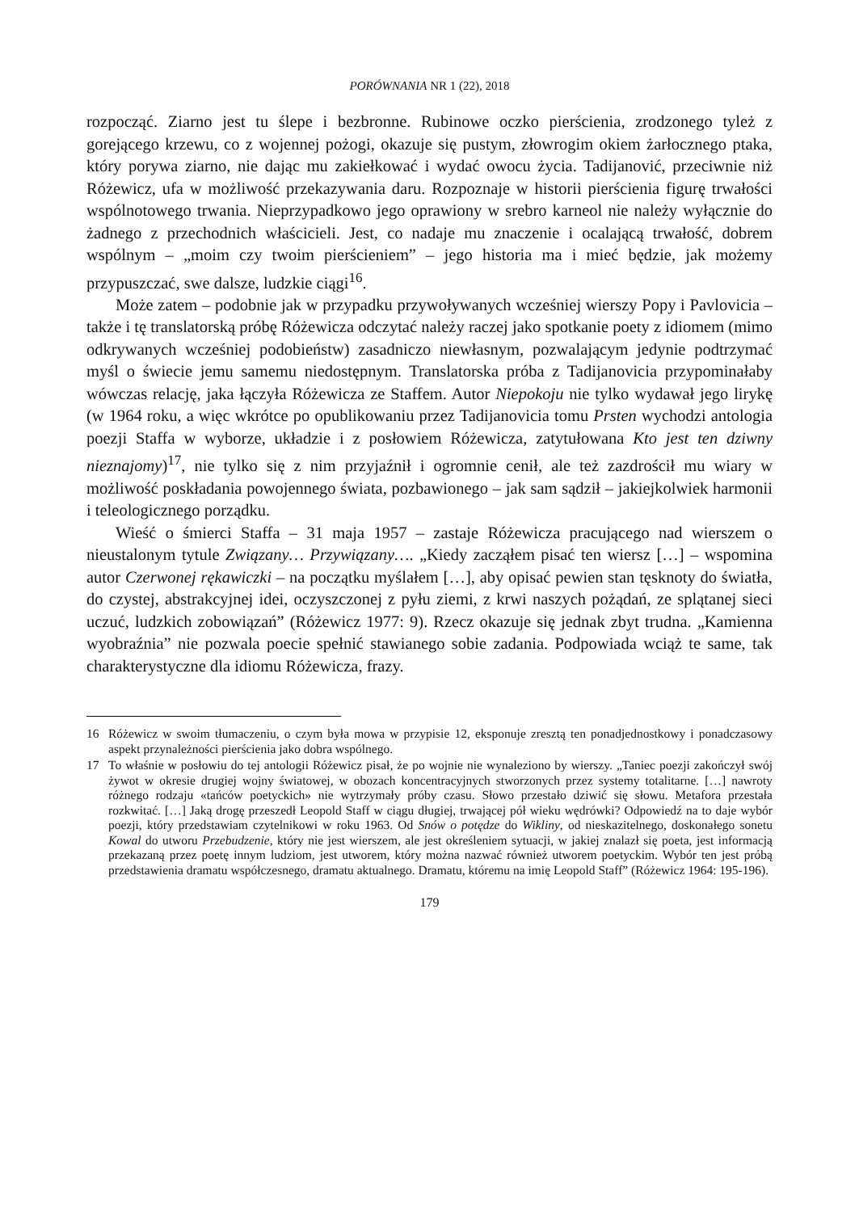PORÓWNANIA NR 1 (22), 2018
rozpocząć. Ziarno jest tu ślepe i bezbronne. Rubinowe oczko pierścienia, zrodzonego tyleż z gorejącego krzewu, co z wojennej pożogi, okazuje się pustym, złowrogim okiem żarłocznego ptaka, który porywa ziarno, nie dając mu zakiełkować i wydać owocu życia. Tadijanović, przeciwnie niż Różewicz, ufa w możliwość przekazywania daru. Rozpoznaje w historii pierścienia figurę trwałości wspólnotowego trwania. Nieprzypadkowo jego oprawiony w srebro karneol nie należy wyłącznie do żadnego z przechodnich właścicieli. Jest, co nadaje mu znaczenie i ocalającą trwałość, dobrem wspólnym – „moim czy twoim pierścieniem” – jego historia ma i mieć będzie, jak możemy przypuszczać, swe dalsze, ludzkie ciągi<sup>16</sup>.
Może zatem – podobnie jak w przypadku przywoływanych wcześniej wierszy Popy i Pavlovicia – także i tę translatorską próbę Różewicza odczytać należy raczej jako spotkanie poety z idiomem (mimo odkrywanych wcześniej podobieństw) zasadniczo niewłasnym, pozwalającym jedynie podtrzymać myśl o świecie jemu samemu niedostępnym. Translatorska próba z Tadijanovicia przypominałaby wówczas relację, jaka łączyła Różewicza ze Staffem. Autor Niepokoju nie tylko wydawał jego lirykę (w 1964 roku, a więc wkrótce po opublikowaniu przez Tadijanovicia tomu Prsten wychodzi antologia poezji Staffa w wyborze, układzie i z posłowiem Różewicza, zatytułowana Kto jest ten dziwny nieznajomy)<sup>17</sup>, nie tylko się z nim przyjaźnił i ogromnie cenił, ale też zazdrościł mu wiary w możliwość poskładania powojennego świata, pozbawionego – jak sam sądził – jakiejkolwiek harmonii i teleologicznego porządku.
Wieść o śmierci Staffa – 31 maja 1957 – zastaje Różewicza pracującego nad wierszem o nieustalonym tytule Związany… Przywiązany…. „Kiedy zacząłem pisać ten wiersz […] – wspomina autor Czerwonej rękawiczki – na początku myślałem […], aby opisać pewien stan tęsknoty do światła, do czystej, abstrakcyjnej idei, oczyszczonej z pyłu ziemi, z krwi naszych pożądań, ze splątanej sieci uczuć, ludzkich zobowiązań” (Różewicz 1977: 9). Rzecz okazuje się jednak zbyt trudna. „Kamienna wyobraźnia” nie pozwala poecie spełnić stawianego sobie zadania. Podpowiada wciąż te same, tak charakterystyczne dla idiomu Różewicza, frazy.
16 Różewicz w swoim tłumaczeniu, o czym była mowa w przypisie 12, eksponuje zresztą ten ponadjednostkowy i ponadczasowy aspekt przynależności pierścienia jako dobra wspólnego.
17 To właśnie w posłowiu do tej antologii Różewicz pisał, że po wojnie nie wynaleziono by wierszy. „Taniec poezji zakończył swój żywot w okresie drugiej wojny światowej, w obozach koncentracyjnych stworzonych przez systemy totalitarne. […] nawroty różnego rodzaju «tańców poetyckich» nie wytrzymały próby czasu. Słowo przestało dziwić się słowu. Metafora przestała rozkwitać. […] Jaką drogę przeszedł Leopold Staff w ciągu długiej, trwającej pół wieku wędrówki? Odpowiedź na to daje wybór poezji, który przedstawiam czytelnikowi w roku 1963. Od Snów o potędze do Wikliny, od nieskazitelnego, doskonałego sonetu Kowal do utworu Przebudzenie, który nie jest wierszem, ale jest określeniem sytuacji, w jakiej znalazł się poeta, jest informacją przekazaną przez poetę innym ludziom, jest utworem, który można nazwać również utworem poetyckim. Wybór ten jest próbą przedstawienia dramatu współczesnego, dramatu aktualnego. Dramatu, któremu na imię Leopold Staff” (Różewicz 1964: 195-196).
179